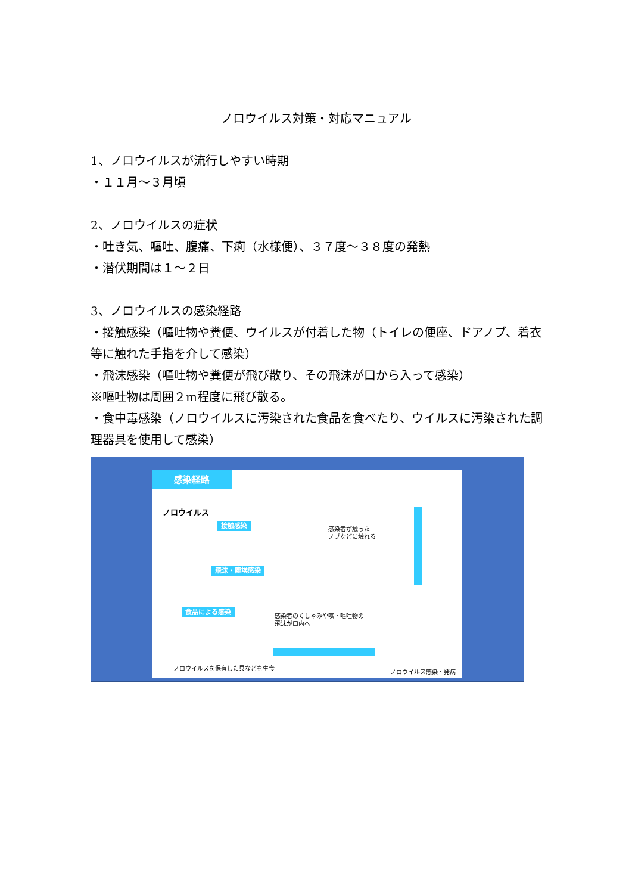ノロウイルス対策・対応マニュアル
1、ノロウイルスが流行しやすい時期
・１１月～３月頃
2、ノロウイルスの症状
・吐き気、嘔吐、腹痛、下痢（水様便）、３７度～３８度の発熱
・潜伏期間は１～２日
3、ノロウイルスの感染経路
・接触感染（嘔吐物や糞便、ウイルスが付着した物（トイレの便座、ドアノブ、着衣等に触れた手指を介して感染）
・飛沫感染（嘔吐物や糞便が飛び散り、その飛沫が口から入って感染）
※嘔吐物は周囲２m程度に飛び散る。
・食中毒感染（ノロウイルスに汚染された食品を食べたり、ウイルスに汚染された調理器具を使用して感染）
感染経路
ノロウイルス
接触感染
飛沫・塵埃感染
食品による感染
感染者が触った
ノブなどに触れる
感染者のくしゃみや咳・嘔吐物の
飛沫が口内へ
ノロウイルスを保有した貝などを生食
ノロウイルス感染・発病